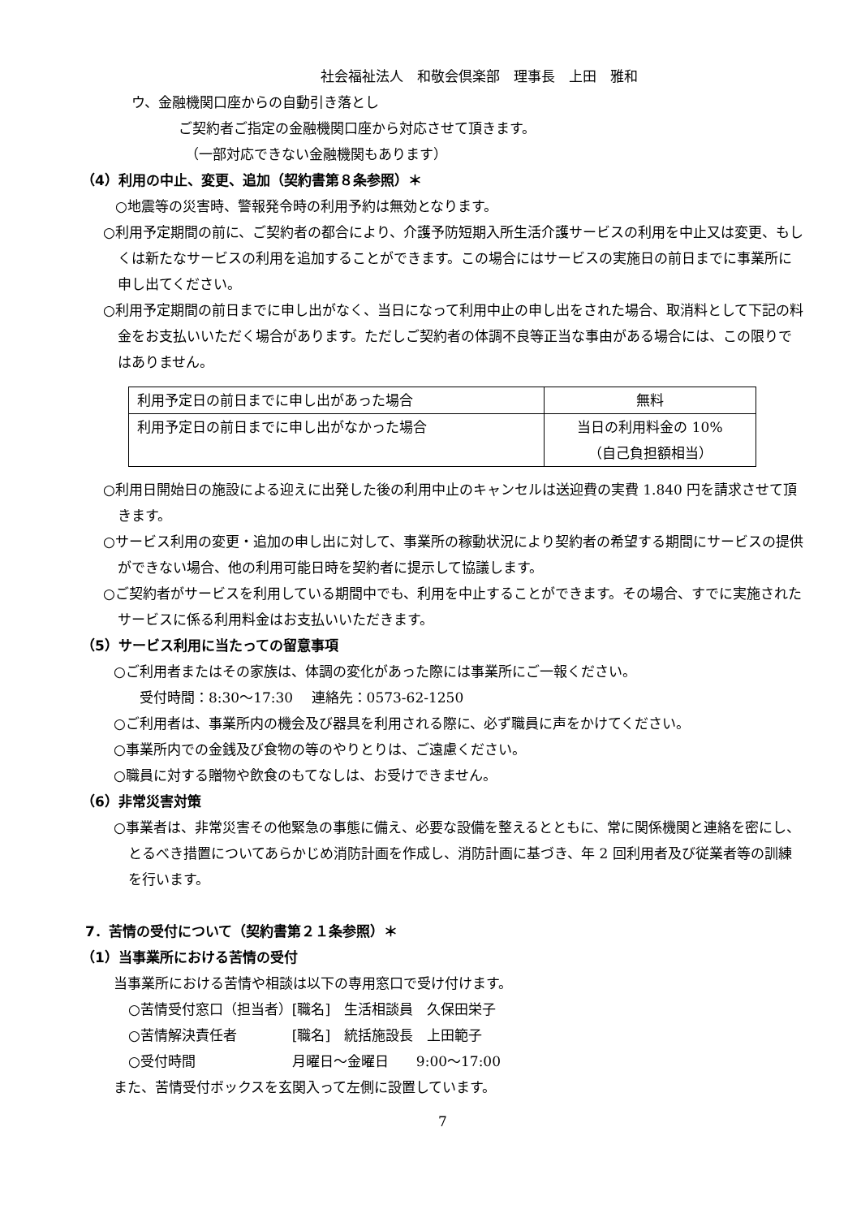社会福祉法人　和敬会倶楽部　理事長　上田　雅和
ウ、金融機関口座からの自動引き落とし
ご契約者ご指定の金融機関口座から対応させて頂きます。
（一部対応できない金融機関もあります）
（4）利用の中止、変更、追加（契約書第８条参照）＊
○地震等の災害時、警報発令時の利用予約は無効となります。
○利用予定期間の前に、ご契約者の都合により、介護予防短期入所生活介護サービスの利用を中止又は変更、もしくは新たなサービスの利用を追加することができます。この場合にはサービスの実施日の前日までに事業所に申し出てください。
○利用予定期間の前日までに申し出がなく、当日になって利用中止の申し出をされた場合、取消料として下記の料金をお支払いいただく場合があります。ただしご契約者の体調不良等正当な事由がある場合には、この限りではありません。
| 利用予定日の前日までに申し出があった場合 | 無料 |
| 利用予定日の前日までに申し出がなかった場合 | 当日の利用料金の 10% （自己負担額相当） |
○利用日開始日の施設による迎えに出発した後の利用中止のキャンセルは送迎費の実費 1.840 円を請求させて頂きます。
○サービス利用の変更・追加の申し出に対して、事業所の稼動状況により契約者の希望する期間にサービスの提供ができない場合、他の利用可能日時を契約者に提示して協議します。
○ご契約者がサービスを利用している期間中でも、利用を中止することができます。その場合、すでに実施されたサービスに係る利用料金はお支払いいただきます。
（5）サービス利用に当たっての留意事項
○ご利用者またはその家族は、体調の変化があった際には事業所にご一報ください。
受付時間：8:30～17:30　 連絡先：0573-62-1250
○ご利用者は、事業所内の機会及び器具を利用される際に、必ず職員に声をかけてください。
○事業所内での金銭及び食物の等のやりとりは、ご遠慮ください。
○職員に対する贈物や飲食のもてなしは、お受けできません。
（6）非常災害対策
○事業者は、非常災害その他緊急の事態に備え、必要な設備を整えるとともに、常に関係機関と連絡を密にし、とるべき措置についてあらかじめ消防計画を作成し、消防計画に基づき、年 2 回利用者及び従業者等の訓練を行います。
7．苦情の受付について（契約書第２１条参照）＊
（1）当事業所における苦情の受付
当事業所における苦情や相談は以下の専用窓口で受け付けます。
○苦情受付窓口（担当者）[職名]　生活相談員　久保田栄子
○苦情解決責任者　　　　[職名]　統括施設長　上田範子
○受付時間　　　　　　　月曜日～金曜日　　9:00～17:00
また、苦情受付ボックスを玄関入って左側に設置しています。
7